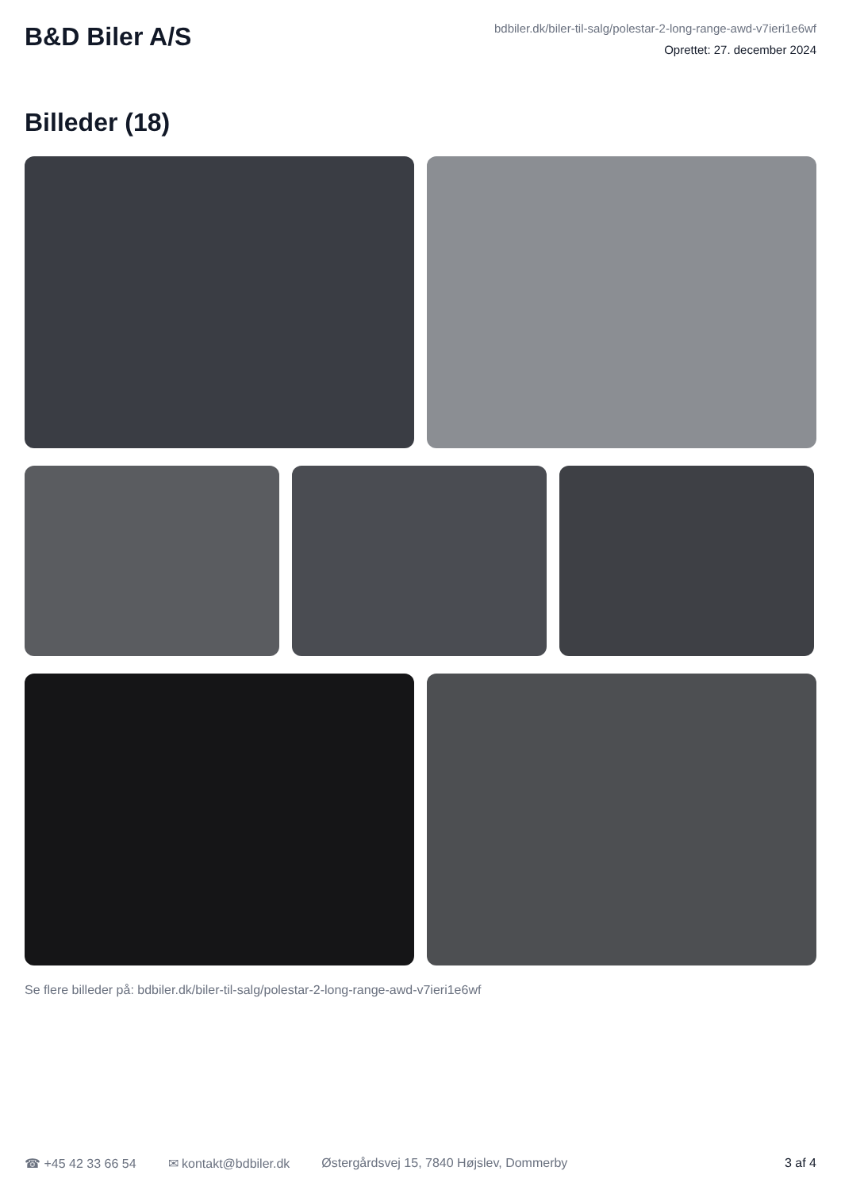B&D Biler A/S
bdbiler.dk/biler-til-salg/polestar-2-long-range-awd-v7ieri1e6wf
Oprettet: 27. december 2024
Billeder (18)
Se flere billeder på: bdbiler.dk/biler-til-salg/polestar-2-long-range-awd-v7ieri1e6wf
☎ +45 42 33 66 54 ✉ kontakt@bdbiler.dk Østergårdsvej 15, 7840 Højslev, Dommerby 3 af 4